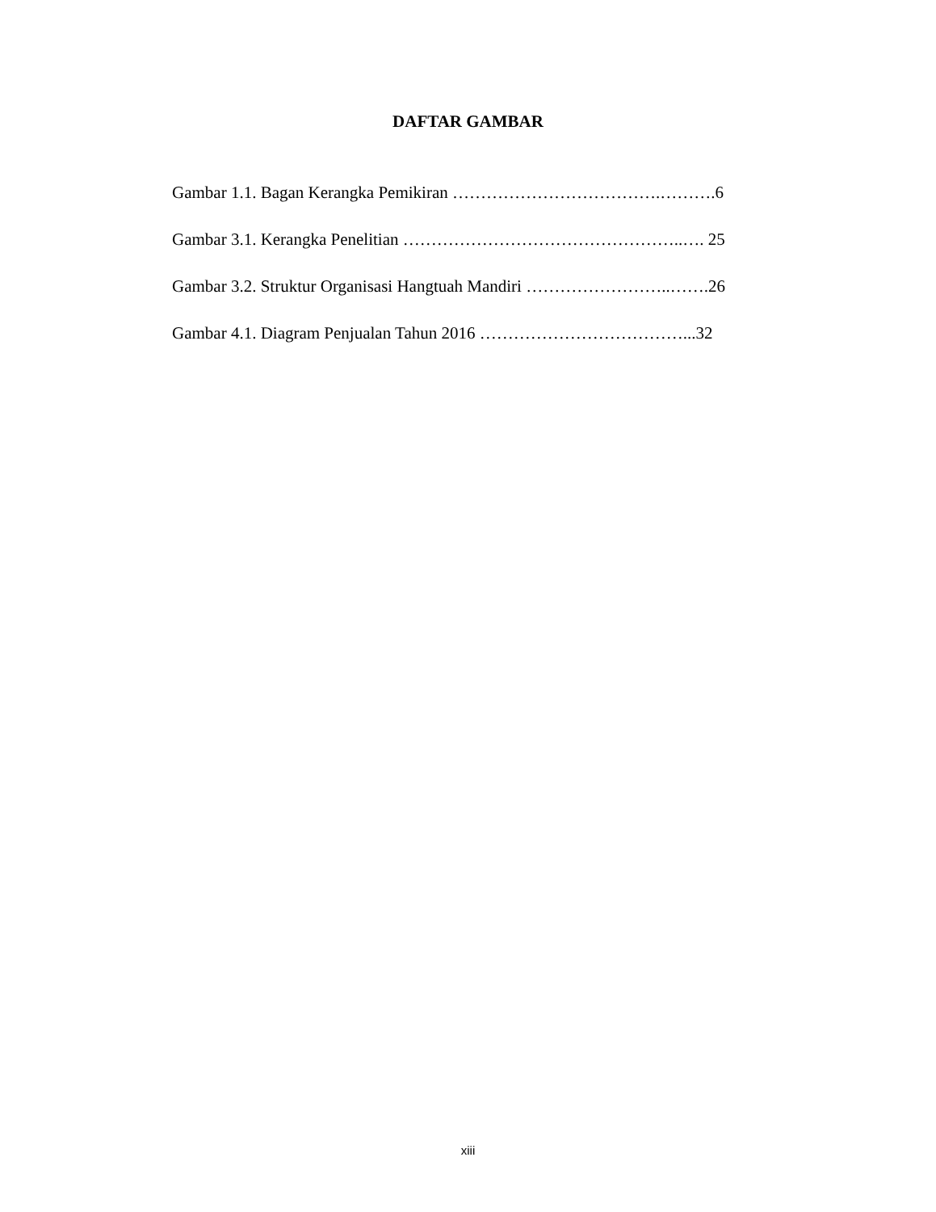DAFTAR GAMBAR
Gambar 1.1. Bagan Kerangka Pemikiran ……………………………….……….6
Gambar 3.1. Kerangka Penelitian …………………………………………..…. 25
Gambar 3.2. Struktur Organisasi Hangtuah Mandiri ……………………..…….26
Gambar 4.1. Diagram Penjualan Tahun 2016 ………………………………...32
xiii